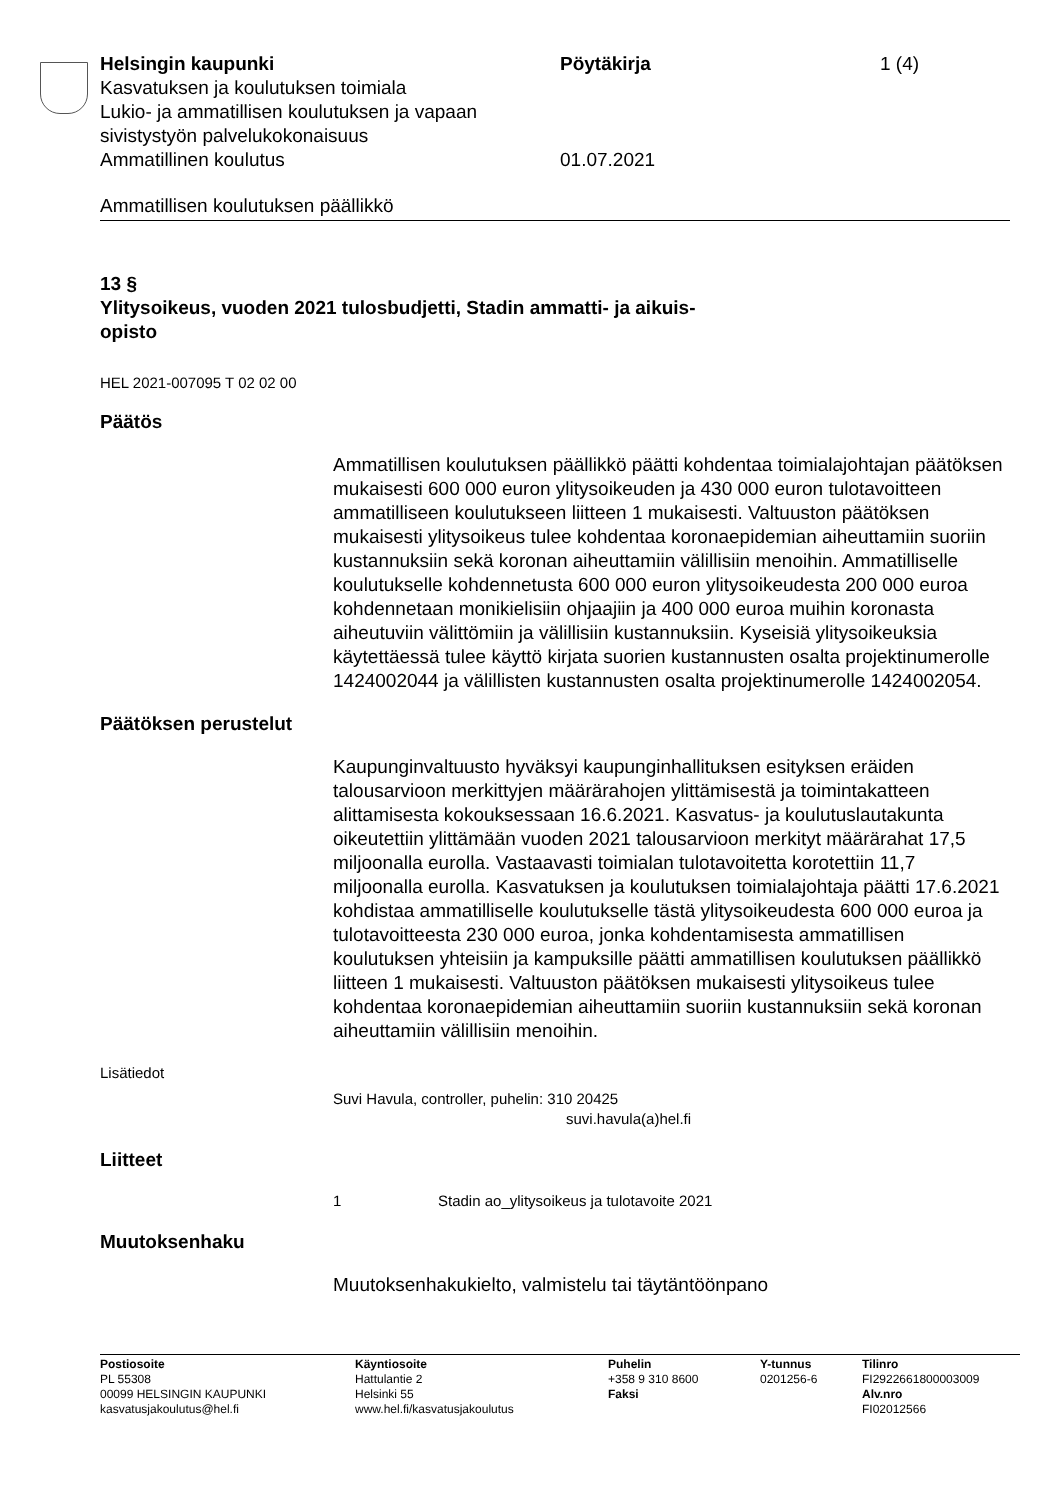Helsingin kaupunki Pöytäkirja 1 (4)
Kasvatuksen ja koulutuksen toimiala
Lukio- ja ammatillisen koulutuksen ja vapaan
sivistystyön palvelukokonaisuus
Ammatillinen koulutus 01.07.2021
Ammatillisen koulutuksen päällikkö
13 §
Ylitysoikeus, vuoden 2021 tulosbudjetti, Stadin ammatti- ja aikuis-
opisto
HEL 2021-007095 T 02 02 00
Päätös
Ammatillisen koulutuksen päällikkö päätti kohdentaa toimialajohtajan päätöksen mukaisesti 600 000 euron ylitysoikeuden ja 430 000 euron tulotavoitteen ammatilliseen koulutukseen liitteen 1 mukaisesti. Valtuuston päätöksen mukaisesti ylitysoikeus tulee kohdentaa koronaepidemian aiheuttamiin suoriin kustannuksiin sekä koronan aiheuttamiin välillisiin menoihin. Ammatilliselle koulutukselle kohdennetusta 600 000 euron ylitysoikeudesta 200 000 euroa kohdennetaan monikielisiin ohjaajiin ja 400 000 euroa muihin koronasta aiheutuviin välittömiin ja välillisiin kustannuksiin. Kyseisiä ylitysoikeuksia käytettäessä tulee käyttö kirjata suorien kustannusten osalta projektinumerolle 1424002044 ja välillisten kustannusten osalta projektinumerolle 1424002054.
Päätöksen perustelut
Kaupunginvaltuusto hyväksyi kaupunginhallituksen esityksen eräiden talousarvioon merkittyjen määrärahojen ylittämisestä ja toimintakatteen alittamisesta kokouksessaan 16.6.2021. Kasvatus- ja koulutuslautakunta oikeutettiin ylittämään vuoden 2021 talousarvioon merkityt määrärahat 17,5 miljoonalla eurolla. Vastaavasti toimialan tulotavoitetta korotettiin 11,7 miljoonalla eurolla. Kasvatuksen ja koulutuksen toimialajohtaja päätti 17.6.2021 kohdistaa ammatilliselle koulutukselle tästä ylitysoikeudesta 600 000 euroa ja tulotavoitteesta 230 000 euroa, jonka kohdentamisesta ammatillisen koulutuksen yhteisiin ja kampuksille päätti ammatillisen koulutuksen päällikkö liitteen 1 mukaisesti. Valtuuston päätöksen mukaisesti ylitysoikeus tulee kohdentaa koronaepidemian aiheuttamiin suoriin kustannuksiin sekä koronan aiheuttamiin välillisiin menoihin.
Lisätiedot
Suvi Havula, controller, puhelin: 310 20425
suvi.havula(a)hel.fi
Liitteet
1 Stadin ao_ylitysoikeus ja tulotavoite 2021
Muutoksenhaku
Muutoksenhakukielto, valmistelu tai täytäntöönpano
Postiosoite
PL 55308
00099 HELSINGIN KAUPUNKI
kasvatusjakoulutus@hel.fi
Käyntiosoite
Hattulantie 2
Helsinki 55
www.hel.fi/kasvatusjakoulutus
Puhelin
+358 9 310 8600
Faksi
Y-tunnus
0201256-6
Tilinro
FI2922661800003009
Alv.nro
FI02012566